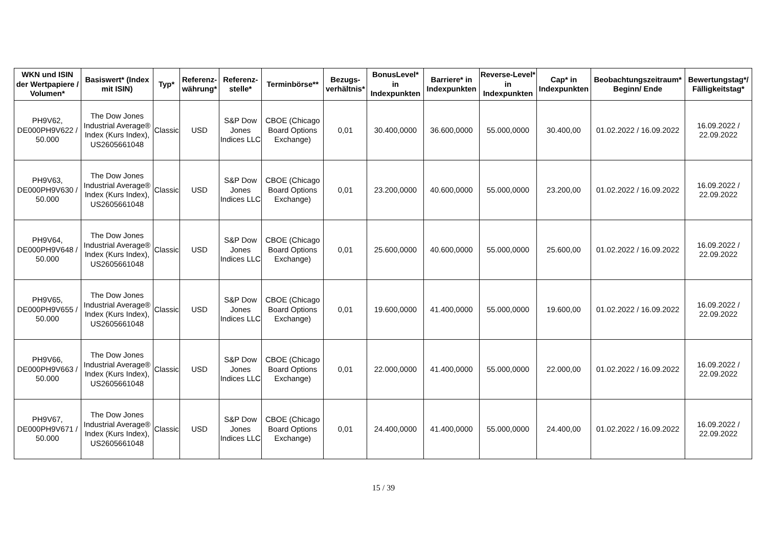| WKN und ISIN der Wertpapiere / Volumen* | Basiswert* (Index mit ISIN) | Typ* | Referenz-währung* | Referenz-stelle* | Terminbörse** | Bezugs-verhältnis* | BonusLevel* in Indexpunkten | Barriere* in Indexpunkten | Reverse-Level* in Indexpunkten | Cap* in Indexpunkten | Beobachtungszeitraum* Beginn/ Ende | Bewertungstag*/ Fälligkeitstag* |
| --- | --- | --- | --- | --- | --- | --- | --- | --- | --- | --- | --- | --- |
| PH9V62, DE000PH9V622 / 50.000 | The Dow Jones Industrial Average® Index (Kurs Index), US2605661048 | Classic | USD | S&P Dow Jones Indices LLC | CBOE (Chicago Board Options Exchange) | 0,01 | 30.400,0000 | 36.600,0000 | 55.000,0000 | 30.400,00 | 01.02.2022 / 16.09.2022 | 16.09.2022 / 22.09.2022 |
| PH9V63, DE000PH9V630 / 50.000 | The Dow Jones Industrial Average® Index (Kurs Index), US2605661048 | Classic | USD | S&P Dow Jones Indices LLC | CBOE (Chicago Board Options Exchange) | 0,01 | 23.200,0000 | 40.600,0000 | 55.000,0000 | 23.200,00 | 01.02.2022 / 16.09.2022 | 16.09.2022 / 22.09.2022 |
| PH9V64, DE000PH9V648 / 50.000 | The Dow Jones Industrial Average® Index (Kurs Index), US2605661048 | Classic | USD | S&P Dow Jones Indices LLC | CBOE (Chicago Board Options Exchange) | 0,01 | 25.600,0000 | 40.600,0000 | 55.000,0000 | 25.600,00 | 01.02.2022 / 16.09.2022 | 16.09.2022 / 22.09.2022 |
| PH9V65, DE000PH9V655 / 50.000 | The Dow Jones Industrial Average® Index (Kurs Index), US2605661048 | Classic | USD | S&P Dow Jones Indices LLC | CBOE (Chicago Board Options Exchange) | 0,01 | 19.600,0000 | 41.400,0000 | 55.000,0000 | 19.600,00 | 01.02.2022 / 16.09.2022 | 16.09.2022 / 22.09.2022 |
| PH9V66, DE000PH9V663 / 50.000 | The Dow Jones Industrial Average® Index (Kurs Index), US2605661048 | Classic | USD | S&P Dow Jones Indices LLC | CBOE (Chicago Board Options Exchange) | 0,01 | 22.000,0000 | 41.400,0000 | 55.000,0000 | 22.000,00 | 01.02.2022 / 16.09.2022 | 16.09.2022 / 22.09.2022 |
| PH9V67, DE000PH9V671 / 50.000 | The Dow Jones Industrial Average® Index (Kurs Index), US2605661048 | Classic | USD | S&P Dow Jones Indices LLC | CBOE (Chicago Board Options Exchange) | 0,01 | 24.400,0000 | 41.400,0000 | 55.000,0000 | 24.400,00 | 01.02.2022 / 16.09.2022 | 16.09.2022 / 22.09.2022 |
15 / 39